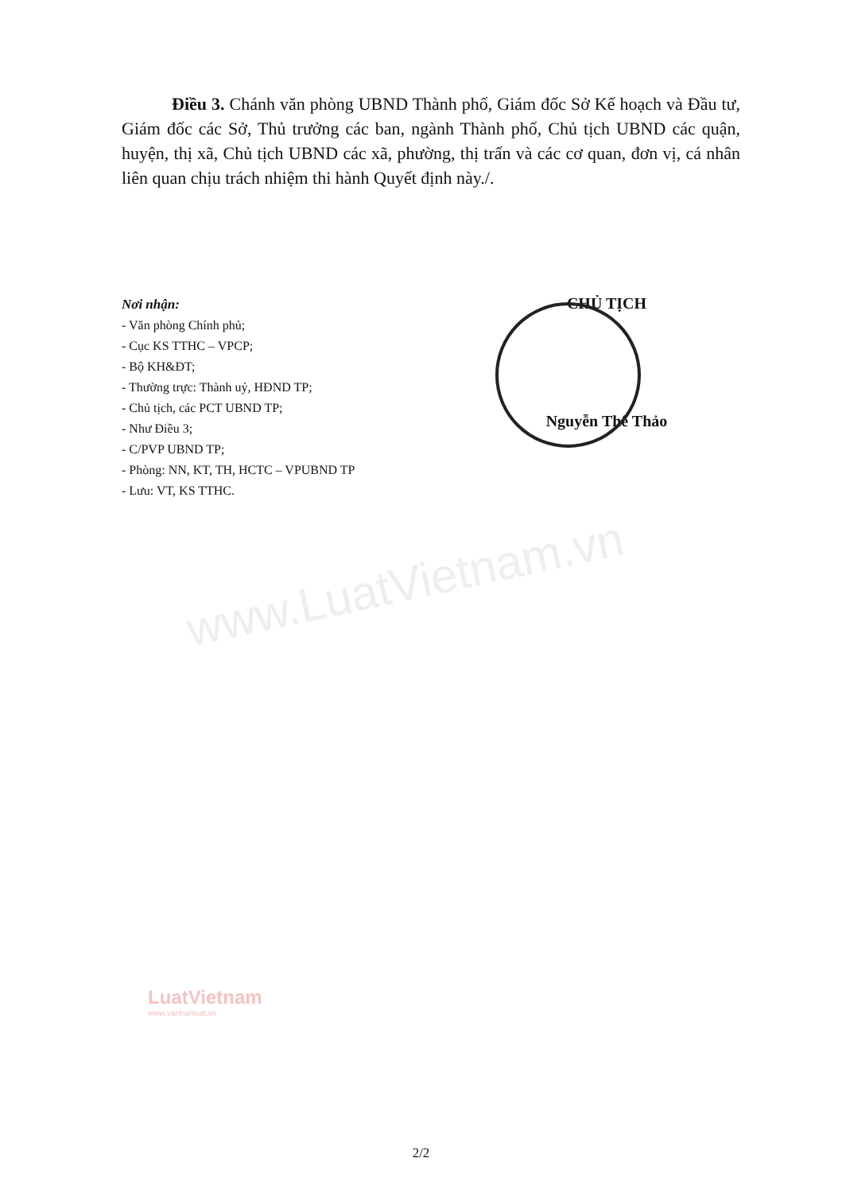Điều 3. Chánh văn phòng UBND Thành phố, Giám đốc Sở Kế hoạch và Đầu tư, Giám đốc các Sở, Thủ trưởng các ban, ngành Thành phố, Chủ tịch UBND các quận, huyện, thị xã, Chủ tịch UBND các xã, phường, thị trấn và các cơ quan, đơn vị, cá nhân liên quan chịu trách nhiệm thi hành Quyết định này./.
Nơi nhận:
- Văn phòng Chính phủ;
- Cục KS TTHC – VPCP;
- Bộ KH&ĐT;
- Thường trực: Thành uỷ, HĐND TP;
- Chủ tịch, các PCT UBND TP;
- Như Điều 3;
- C/PVP UBND TP;
- Phòng: NN, KT, TH, HCTC – VPUBND TP
- Lưu: VT, KS TTHC.
CHỦ TỊCH
Nguyễn Thế Thảo
www.LuatVietnam.vn
LuatVietnam
www.vanbanluat.vn
2/2